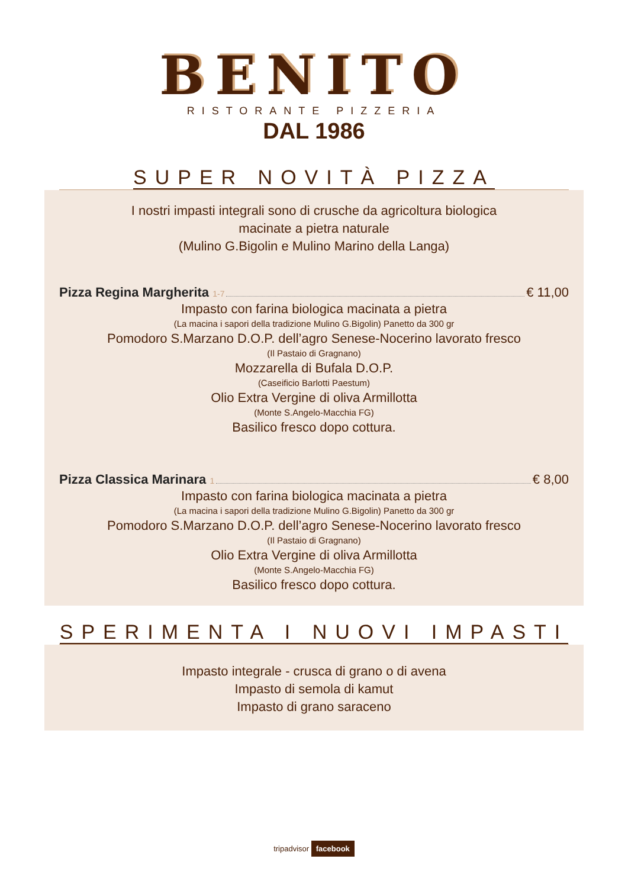BENITO
RISTORANTE PIZZERIA
DAL 1986
SUPER NOVITÀ PIZZA
I nostri impasti integrali sono di crusche da agricoltura biologica
macinate a pietra naturale
(Mulino G.Bigolin e Mulino Marino della Langa)
Pizza Regina Margherita <sup>1-7</sup> € 11,00
Impasto con farina biologica macinata a pietra
(La macina i sapori della tradizione Mulino G.Bigolin) Panetto da 300 gr
Pomodoro S.Marzano D.O.P. dell’agro Senese-Nocerino lavorato fresco
(Il Pastaio di Gragnano)
Mozzarella di Bufala D.O.P.
(Caseificio Barlotti Paestum)
Olio Extra Vergine di oliva Armillotta
(Monte S.Angelo-Macchia FG)
Basilico fresco dopo cottura.
Pizza Classica Marinara <sup>1</sup> € 8,00
Impasto con farina biologica macinata a pietra
(La macina i sapori della tradizione Mulino G.Bigolin) Panetto da 300 gr
Pomodoro S.Marzano D.O.P. dell’agro Senese-Nocerino lavorato fresco
(Il Pastaio di Gragnano)
Olio Extra Vergine di oliva Armillotta
(Monte S.Angelo-Macchia FG)
Basilico fresco dopo cottura.
SPERIMENTA I NUOVI IMPASTI
Impasto integrale - crusca di grano o di avena
Impasto di semola di kamut
Impasto di grano saraceno
tripadvisor facebook